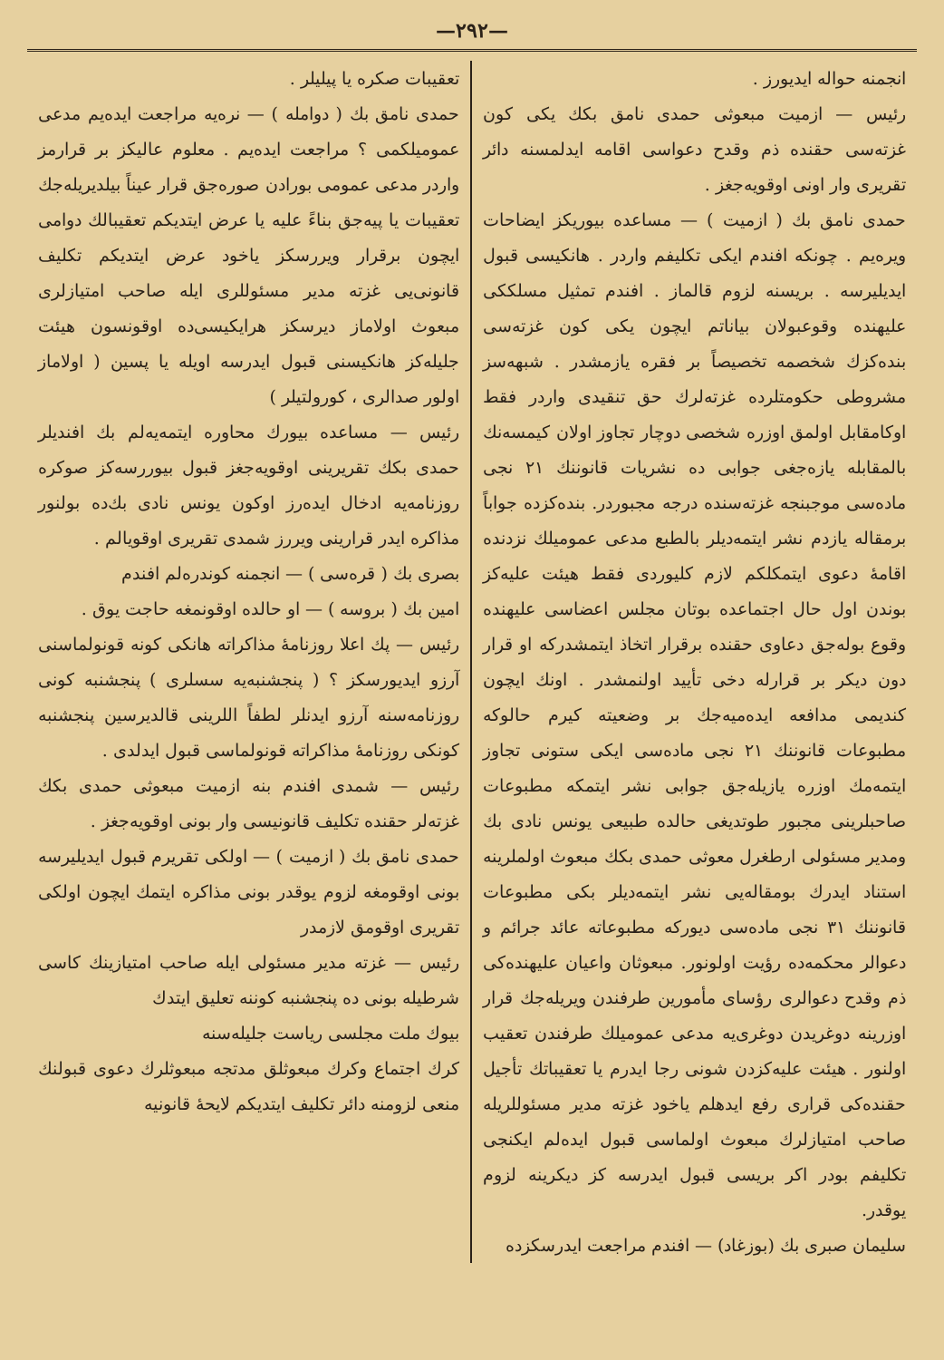—٢٩٢—
انجمنه حواله ايديورز .
رئيس — ازميت مبعوثى حمدى نامق بكك يكى كون غزته‌سى حقنده ذم وقدح دعواسى اقامه ايدلمسنه دائر تقريرى وار اونى اوقويه‌جغز .
حمدى نامق بك ( ازميت ) — مساعده بيوريكز ايضاحات ويره‌يم . چونكه افندم ايكى تكليفم واردر . هانكيسى قبول ايديليرسه . بريسنه لزوم قالماز . افندم تمثيل مسلككى عليهنده وقوعبولان بياناتم ايچون يكى كون غزته‌سى بنده‌كزك شخصمه تخصيصاً بر فقره يازمشدر . شبهه‌سز مشروطى حكومتلرده غزته‌لرك حق تنقيدى واردر فقط اوكامقابل اولمق اوزره شخصى دوچار تجاوز اولان كيمسه‌نك بالمقابله يازه‌جغى جوابى ده نشريات قانوننك ٢١ نجى ماده‌سى موجبنجه غزته‌سنده درجه مجبوردر. بنده‌كزده جواباً برمقاله يازدم نشر ايتمه‌ديلر بالطبع مدعى عموميلك نزدنده اقامهٔ دعوى ايتمكلكم لازم كليوردى فقط هيئت عليه‌كز بوندن اول حال اجتماعده بوتان مجلس اعضاسى عليهنده وقوع بوله‌جق دعاوى حقنده برقرار اتخاذ ايتمشدركه او قرار دون ديكر بر قرارله دخى تأييد اولنمشدر . اونك ايچون كنديمى مدافعه ايده‌ميه‌جك بر وضعيته كيرم حالوكه مطبوعات قانوننك ٢١ نجى ماده‌سى ايكى ستونى تجاوز ايتمه‌مك اوزره يازيله‌جق جوابى نشر ايتمكه مطبوعات صاحبلرينى مجبور طوتديغى حالده طبيعى يونس نادى بك ومدير مسئولى ارطغرل معوثى حمدى بكك مبعوث اولملرينه استناد ايدرك بومقاله‌يى نشر ايتمه‌ديلر بكى مطبوعات قانوننك ٣١ نجى ماده‌سى ديوركه مطبوعاته عائد جرائم و دعوالر محكمه‌ده رؤيت اولونور. مبعوثان واعيان عليهنده‌كى ذم وقدح دعوالرى رؤساى مأمورين طرفندن ويريله‌جك قرار اوزرينه دوغريدن دوغرى‌يه مدعى عموميلك طرفندن تعقيب اولنور . هيئت عليه‌كزدن شونى رجا ايدرم يا تعقيباتك تأجيل حقنده‌كى قرارى رفع ايدهلم ياخود غزته مدير مسئوللريله صاحب امتيازلرك مبعوث اولماسى قبول ايده‌لم ايكنجى تكليفم بودر اكر بريسى قبول ايدرسه كز ديكرينه لزوم يوقدر.
سليمان صبرى بك (بوزغاد) — افندم مراجعت ايدرسكزده
تعقيبات صكره يا پيليلر .
حمدى نامق بك ( دوامله ) — نره‌يه مراجعت ايده‌يم مدعى عموميلكمى ؟ مراجعت ايده‌يم . معلوم عاليكز بر قرارمز واردر مدعى عمومى بورادن صوره‌جق قرار عيناً بيلديريله‌جك تعقيبات يا پيه‌جق بناءً عليه يا عرض ايتديكم تعقيبالك دوامى ايچون برقرار ويررسكز ياخود عرض ايتديكم تكليف قانونى‌يى غزته مدير مسئوللرى ايله صاحب امتيازلرى مبعوث اولاماز ديرسكز هرايكيسى‌ده اوقونسون هيئت جليله‌كز هانكيسنى قبول ايدرسه اويله يا پسين ( اولاماز اولور صدالرى ، كورولتيلر )
رئيس — مساعده بيورك محاوره ايتمه‌يه‌لم بك افنديلر حمدى بكك تقريرينى اوقويه‌جغز قبول بيوررسه‌كز صوكره روزنامه‌يه ادخال ايده‌رز اوكون يونس نادى بك‌ده بولنور مذاكره ايدر قرارينى ويررز شمدى تقريرى اوقويالم .
بصرى بك ( قره‌سى ) — انجمنه كوندره‌لم افندم
امين بك ( بروسه ) — او حالده اوقونمغه حاجت يوق .
رئيس — پك اعلا روزنامهٔ مذاكراته هانكى كونه قونولماسنى آرزو ايديورسكز ؟ ( پنجشنبه‌يه سسلرى ) پنجشنبه كونى روزنامه‌سنه آرزو ايدنلر لطفاً اللرينى قالديرسين پنجشنبه كونكى روزنامهٔ مذاكراته قونولماسى قبول ايدلدى .
رئيس — شمدى افندم بنه ازميت مبعوثى حمدى بكك غزته‌لر حقنده تكليف قانونيسى وار بونى اوقويه‌جغز .
حمدى نامق بك ( ازميت ) — اولكى تقريرم قبول ايديليرسه بونى اوقومغه لزوم يوقدر بونى مذاكره ايتمك ايچون اولكى تقريرى اوقومق لازمدر
رئيس — غزته مدير مسئولى ايله صاحب امتيازينك كاسى شرطيله بونى ده پنجشنبه كوننه تعليق ايتدك
بيوك ملت مجلسى رياست جليله‌سنه
كرك اجتماع وكرك مبعوثلق مدتجه مبعوثلرك دعوى قبولنك منعى لزومنه دائر تكليف ايتديكم لايحهٔ قانونيه